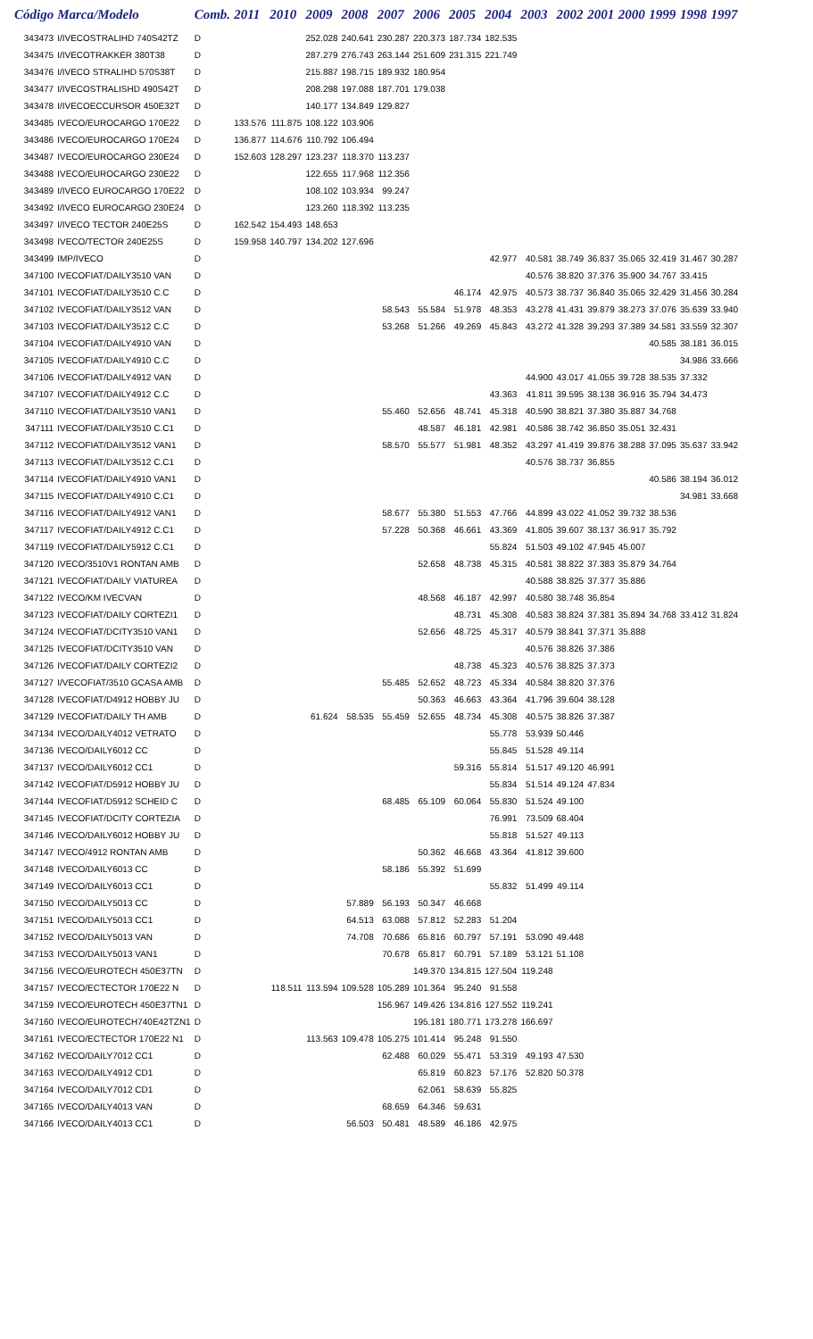| Código | Marca/Modelo | Comb. | 2011 | 2010 | 2009 | 2008 | 2007 | 2006 | 2005 | 2004 | 2003 | 2002 | 2001 | 2000 | 1999 | 1998 | 1997 |
| --- | --- | --- | --- | --- | --- | --- | --- | --- | --- | --- | --- | --- | --- | --- | --- | --- | --- |
| 343473 | I/IVECOSTRALIHD 740S42TZ | D | | | 252.028 | 240.641 | 230.287 | 220.373 | 187.734 | 182.535 | | | | | | | |
| 343475 | I/IVECOTRAKKER 380T38 | D | | | 287.279 | 276.743 | 263.144 | 251.609 | 231.315 | 221.749 | | | | | | | |
| 343476 | I/IVECO STRALIHD 570S38T | D | | | 215.887 | 198.715 | 189.932 | 180.954 | | | | | | | | | |
| 343477 | I/IVECOSTRALISHD 490S42T | D | | | 208.298 | 197.088 | 187.701 | 179.038 | | | | | | | | | |
| 343478 | I/IVECOECCURSOR 450E32T | D | | | 140.177 | 134.849 | 129.827 | | | | | | | | | | |
| 343485 | IVECO/EUROCARGO 170E22 | D | 133.576 | 111.875 | 108.122 | 103.906 | | | | | | | | | | | |
| 343486 | IVECO/EUROCARGO 170E24 | D | 136.877 | 114.676 | 110.792 | 106.494 | | | | | | | | | | | |
| 343487 | IVECO/EUROCARGO 230E24 | D | 152.603 | 128.297 | 123.237 | 118.370 | 113.237 | | | | | | | | | | |
| 343488 | IVECO/EUROCARGO 230E22 | D | | | 122.655 | 117.968 | 112.356 | | | | | | | | | | |
| 343489 | I/IVECO EUROCARGO 170E22 | D | | | 108.102 | 103.934 | 99.247 | | | | | | | | | | |
| 343492 | I/IVECO EUROCARGO 230E24 | D | | | 123.260 | 118.392 | 113.235 | | | | | | | | | | |
| 343497 | I/IVECO TECTOR 240E25S | D | 162.542 | 154.493 | 148.653 | | | | | | | | | | | | |
| 343498 | IVECO/TECTOR 240E25S | D | 159.958 | 140.797 | 134.202 | 127.696 | | | | | | | | | | | |
| 343499 | IMP/IVECO | D | | | | | | | | 42.977 | 40.581 | 38.749 | 36.837 | 35.065 | 32.419 | 31.467 | 30.287 |
| 347100 | IVECOFIAT/DAILY3510 VAN | D | | | | | | | | | 40.576 | 38.820 | 37.376 | 35.900 | 34.767 | 33.415 | |
| 347101 | IVECOFIAT/DAILY3510 C.C | D | | | | | | | 46.174 | 42.975 | 40.573 | 38.737 | 36.840 | 35.065 | 32.429 | 31.456 | 30.284 |
| 347102 | IVECOFIAT/DAILY3512 VAN | D | | | | | 58.543 | 55.584 | 51.978 | 48.353 | 43.278 | 41.431 | 39.879 | 38.273 | 37.076 | 35.639 | 33.940 |
| 347103 | IVECOFIAT/DAILY3512 C.C | D | | | | | 53.268 | 51.266 | 49.269 | 45.843 | 43.272 | 41.328 | 39.293 | 37.389 | 34.581 | 33.559 | 32.307 |
| 347104 | IVECOFIAT/DAILY4910 VAN | D | | | | | | | | | | | | | 40.585 | 38.181 | 36.015 |
| 347105 | IVECOFIAT/DAILY4910 C.C | D | | | | | | | | | | | | | | 34.986 | 33.666 |
| 347106 | IVECOFIAT/DAILY4912 VAN | D | | | | | | | | | 44.900 | 43.017 | 41.055 | 39.728 | 38.535 | 37.332 | |
| 347107 | IVECOFIAT/DAILY4912 C.C | D | | | | | | | | 43.363 | 41.811 | 39.595 | 38.138 | 36.916 | 35.794 | 34.473 | |
| 347110 | IVECOFIAT/DAILY3510 VAN1 | D | | | | | 55.460 | 52.656 | 48.741 | 45.318 | 40.590 | 38.821 | 37.380 | 35.887 | 34.768 | | |
| 347111 | IVECOFIAT/DAILY3510 C.C1 | D | | | | | | 48.587 | 46.181 | 42.981 | 40.586 | 38.742 | 36.850 | 35.051 | 32.431 | | |
| 347112 | IVECOFIAT/DAILY3512 VAN1 | D | | | | | 58.570 | 55.577 | 51.981 | 48.352 | 43.297 | 41.419 | 39.876 | 38.288 | 37.095 | 35.637 | 33.942 |
| 347113 | IVECOFIAT/DAILY3512 C.C1 | D | | | | | | | | | 40.576 | 38.737 | 36.855 | | | | |
| 347114 | IVECOFIAT/DAILY4910 VAN1 | D | | | | | | | | | | | | | 40.586 | 38.194 | 36.012 |
| 347115 | IVECOFIAT/DAILY4910 C.C1 | D | | | | | | | | | | | | | | 34.981 | 33.668 |
| 347116 | IVECOFIAT/DAILY4912 VAN1 | D | | | | | 58.677 | 55.380 | 51.553 | 47.766 | 44.899 | 43.022 | 41.052 | 39.732 | 38.536 | | |
| 347117 | IVECOFIAT/DAILY4912 C.C1 | D | | | | | 57.228 | 50.368 | 46.661 | 43.369 | 41.805 | 39.607 | 38.137 | 36.917 | 35.792 | | |
| 347119 | IVECOFIAT/DAILY5912 C.C1 | D | | | | | | | | 55.824 | 51.503 | 49.102 | 47.945 | 45.007 | | | |
| 347120 | IVECO/3510V1 RONTAN AMB | D | | | | | | 52.658 | 48.738 | 45.315 | 40.581 | 38.822 | 37.383 | 35.879 | 34.764 | | |
| 347121 | IVECOFIAT/DAILY VIATUREA | D | | | | | | | | | 40.588 | 38.825 | 37.377 | 35.886 | | | |
| 347122 | IVECO/KM IVECVAN | D | | | | | | 48.568 | 46.187 | 42.997 | 40.580 | 38.748 | 36.854 | | | | |
| 347123 | IVECOFIAT/DAILY CORTEZI1 | D | | | | | | | 48.731 | 45.308 | 40.583 | 38.824 | 37.381 | 35.894 | 34.768 | 33.412 | 31.824 |
| 347124 | IVECOFIAT/DCITY3510 VAN1 | D | | | | | | 52.656 | 48.725 | 45.317 | 40.579 | 38.841 | 37.371 | 35.888 | | | |
| 347125 | IVECOFIAT/DCITY3510 VAN | D | | | | | | | | | 40.576 | 38.826 | 37.386 | | | | |
| 347126 | IVECOFIAT/DAILY CORTEZI2 | D | | | | | | | 48.738 | 45.323 | 40.576 | 38.825 | 37.373 | | | | |
| 347127 | I/VECOFIAT/3510 GCASA AMB | D | | | | | 55.485 | 52.652 | 48.723 | 45.334 | 40.584 | 38.820 | 37.376 | | | | |
| 347128 | IVECOFIAT/D4912 HOBBY JU | D | | | | | | 50.363 | 46.663 | 43.364 | 41.796 | 39.604 | 38.128 | | | | |
| 347129 | IVECOFIAT/DAILY TH AMB | D | | | 61.624 | 58.535 | 55.459 | 52.655 | 48.734 | 45.308 | 40.575 | 38.826 | 37.387 | | | | |
| 347134 | IVECO/DAILY4012 VETRATO | D | | | | | | | | 55.778 | 53.939 | 50.446 | | | | | |
| 347136 | IVECO/DAILY6012 CC | D | | | | | | | | 55.845 | 51.528 | 49.114 | | | | | |
| 347137 | IVECO/DAILY6012 CC1 | D | | | | | | | 59.316 | 55.814 | 51.517 | 49.120 | 46.991 | | | | |
| 347142 | IVECOFIAT/D5912 HOBBY JU | D | | | | | | | | 55.834 | 51.514 | 49.124 | 47.834 | | | | |
| 347144 | IVECOFIAT/D5912 SCHEID C | D | | | | | 68.485 | 65.109 | 60.064 | 55.830 | 51.524 | 49.100 | | | | | |
| 347145 | IVECOFIAT/DCITY CORTEZIA | D | | | | | | | | 76.991 | 73.509 | 68.404 | | | | | |
| 347146 | IVECO/DAILY6012 HOBBY JU | D | | | | | | | | 55.818 | 51.527 | 49.113 | | | | | |
| 347147 | IVECO/4912 RONTAN AMB | D | | | | | | 50.362 | 46.668 | 43.364 | 41.812 | 39.600 | | | | | |
| 347148 | IVECO/DAILY6013 CC | D | | | | | 58.186 | 55.392 | 51.699 | | | | | | | | |
| 347149 | IVECO/DAILY6013 CC1 | D | | | | | | | | 55.832 | 51.499 | 49.114 | | | | | |
| 347150 | IVECO/DAILY5013 CC | D | | | | 57.889 | 56.193 | 50.347 | 46.668 | | | | | | | | |
| 347151 | IVECO/DAILY5013 CC1 | D | | | | 64.513 | 63.088 | 57.812 | 52.283 | 51.204 | | | | | | | |
| 347152 | IVECO/DAILY5013 VAN | D | | | | 74.708 | 70.686 | 65.816 | 60.797 | 57.191 | 53.090 | 49.448 | | | | | |
| 347153 | IVECO/DAILY5013 VAN1 | D | | | | | 70.678 | 65.817 | 60.791 | 57.189 | 53.121 | 51.108 | | | | | |
| 347156 | IVECO/EUROTECH 450E37TN | D | | | | | | 149.370 | 134.815 | 127.504 | 119.248 | | | | | | |
| 347157 | IVECO/ECTECTOR 170E22 N | D | | 118.511 | 113.594 | 109.528 | 105.289 | 101.364 | 95.240 | 91.558 | | | | | | | |
| 347159 | IVECO/EUROTECH 450E37TN1 | D | | | | | 156.967 | 149.426 | 134.816 | 127.552 | 119.241 | | | | | | |
| 347160 | IVECO/EUROTECH740E42TZN1 | D | | | | | | 195.181 | 180.771 | 173.278 | 166.697 | | | | | | |
| 347161 | IVECO/ECTECTOR 170E22 N1 | D | | | 113.563 | 109.478 | 105.275 | 101.414 | 95.248 | 91.550 | | | | | | | |
| 347162 | IVECO/DAILY7012 CC1 | D | | | | | 62.488 | 60.029 | 55.471 | 53.319 | 49.193 | 47.530 | | | | | |
| 347163 | IVECO/DAILY4912 CD1 | D | | | | | | 65.819 | 60.823 | 57.176 | 52.820 | 50.378 | | | | | |
| 347164 | IVECO/DAILY7012 CD1 | D | | | | | | 62.061 | 58.639 | 55.825 | | | | | | | |
| 347165 | IVECO/DAILY4013 VAN | D | | | | | 68.659 | 64.346 | 59.631 | | | | | | | | |
| 347166 | IVECO/DAILY4013 CC1 | D | | | | 56.503 | 50.481 | 48.589 | 46.186 | 42.975 | | | | | | | |